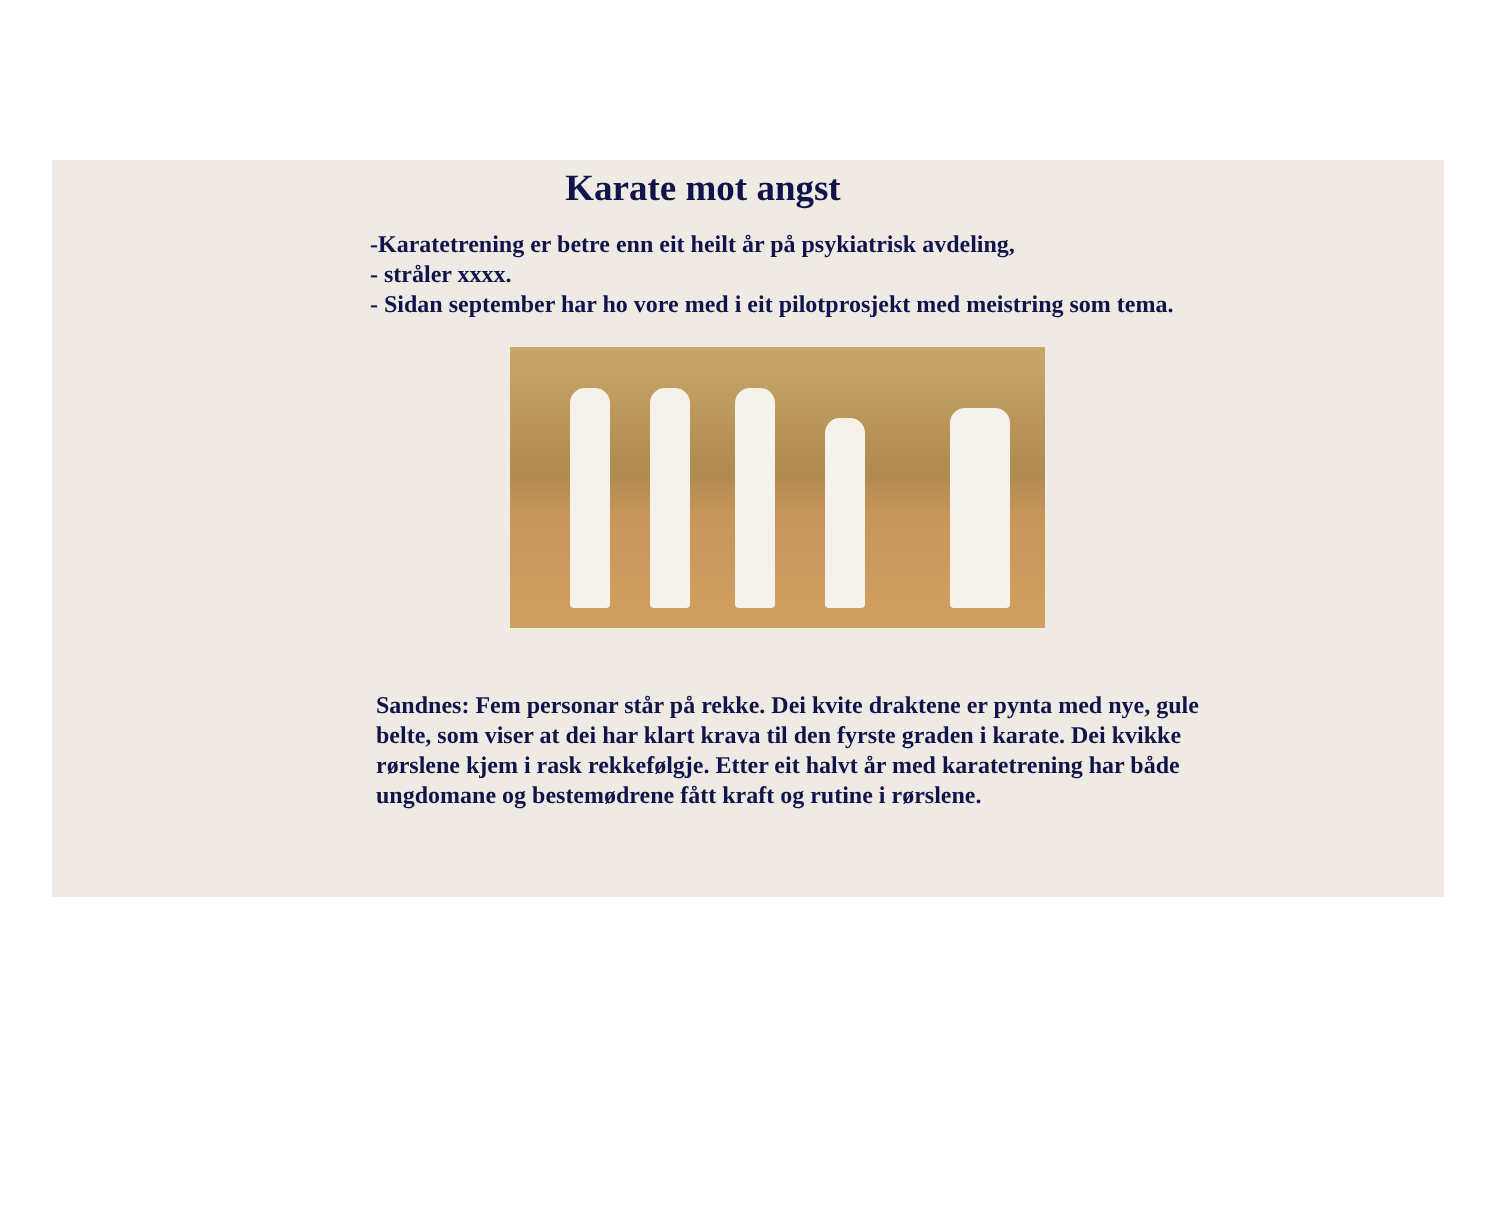Karate mot angst
-Karatetrening er betre enn eit heilt år på psykiatrisk avdeling,
- stråler xxxx.
- Sidan september har ho vore med i eit pilotprosjekt med meistring som tema.
Sandnes: Fem personar står på rekke. Dei kvite draktene er pynta med nye, gule belte, som viser at dei har klart krava til den fyrste graden i karate. Dei kvikke rørslene kjem i rask rekkefølgje. Etter eit halvt år med karatetrening har både ungdomane og bestemødrene fått kraft og rutine i rørslene.